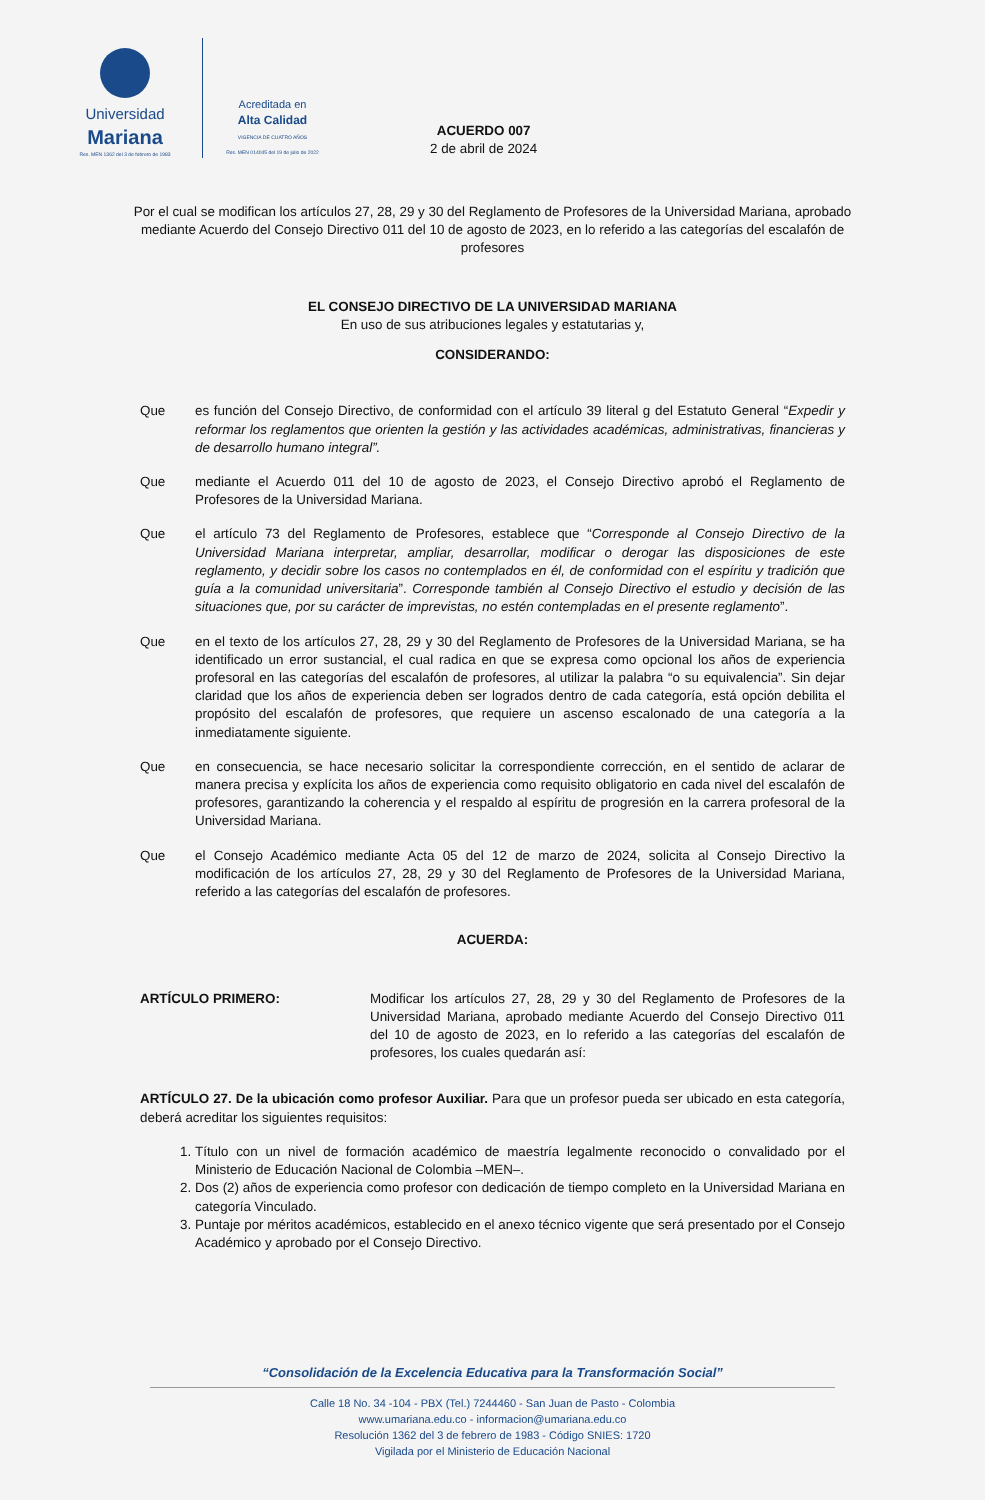Universidad
Mariana
Res. MEN 1362 del 3 de febrero de 1983
Acreditada en
Alta Calidad
VIGENCIA DE CUATRO AÑOS
Res. MEN 014045 del 19 de julio de 2022
ACUERDO 007
2 de abril de 2024
Por el cual se modifican los artículos 27, 28, 29 y 30 del Reglamento de Profesores de la Universidad Mariana, aprobado mediante Acuerdo del Consejo Directivo 011 del 10 de agosto de 2023, en lo referido a las categorías del escalafón de profesores
EL CONSEJO DIRECTIVO DE LA UNIVERSIDAD MARIANA
En uso de sus atribuciones legales y estatutarias y,
CONSIDERANDO:
Que es función del Consejo Directivo, de conformidad con el artículo 39 literal g del Estatuto General “Expedir y reformar los reglamentos que orienten la gestión y las actividades académicas, administrativas, financieras y de desarrollo humano integral”.
Que mediante el Acuerdo 011 del 10 de agosto de 2023, el Consejo Directivo aprobó el Reglamento de Profesores de la Universidad Mariana.
Que el artículo 73 del Reglamento de Profesores, establece que “Corresponde al Consejo Directivo de la Universidad Mariana interpretar, ampliar, desarrollar, modificar o derogar las disposiciones de este reglamento, y decidir sobre los casos no contemplados en él, de conformidad con el espíritu y tradición que guía a la comunidad universitaria”. Corresponde también al Consejo Directivo el estudio y decisión de las situaciones que, por su carácter de imprevistas, no estén contempladas en el presente reglamento”.
Que en el texto de los artículos 27, 28, 29 y 30 del Reglamento de Profesores de la Universidad Mariana, se ha identificado un error sustancial, el cual radica en que se expresa como opcional los años de experiencia profesoral en las categorías del escalafón de profesores, al utilizar la palabra “o su equivalencia”. Sin dejar claridad que los años de experiencia deben ser logrados dentro de cada categoría, está opción debilita el propósito del escalafón de profesores, que requiere un ascenso escalonado de una categoría a la inmediatamente siguiente.
Que en consecuencia, se hace necesario solicitar la correspondiente corrección, en el sentido de aclarar de manera precisa y explícita los años de experiencia como requisito obligatorio en cada nivel del escalafón de profesores, garantizando la coherencia y el respaldo al espíritu de progresión en la carrera profesoral de la Universidad Mariana.
Que el Consejo Académico mediante Acta 05 del 12 de marzo de 2024, solicita al Consejo Directivo la modificación de los artículos 27, 28, 29 y 30 del Reglamento de Profesores de la Universidad Mariana, referido a las categorías del escalafón de profesores.
ACUERDA:
ARTÍCULO PRIMERO: Modificar los artículos 27, 28, 29 y 30 del Reglamento de Profesores de la Universidad Mariana, aprobado mediante Acuerdo del Consejo Directivo 011 del 10 de agosto de 2023, en lo referido a las categorías del escalafón de profesores, los cuales quedarán así:
ARTÍCULO 27. De la ubicación como profesor Auxiliar. Para que un profesor pueda ser ubicado en esta categoría, deberá acreditar los siguientes requisitos:
1. Título con un nivel de formación académico de maestría legalmente reconocido o convalidado por el Ministerio de Educación Nacional de Colombia –MEN–.
2. Dos (2) años de experiencia como profesor con dedicación de tiempo completo en la Universidad Mariana en categoría Vinculado.
3. Puntaje por méritos académicos, establecido en el anexo técnico vigente que será presentado por el Consejo Académico y aprobado por el Consejo Directivo.
“Consolidación de la Excelencia Educativa para la Transformación Social”
Calle 18 No. 34 -104 - PBX (Tel.) 7244460 - San Juan de Pasto - Colombia
www.umariana.edu.co - informacion@umariana.edu.co
Resolución 1362 del 3 de febrero de 1983 - Código SNIES: 1720
Vigilada por el Ministerio de Educación Nacional